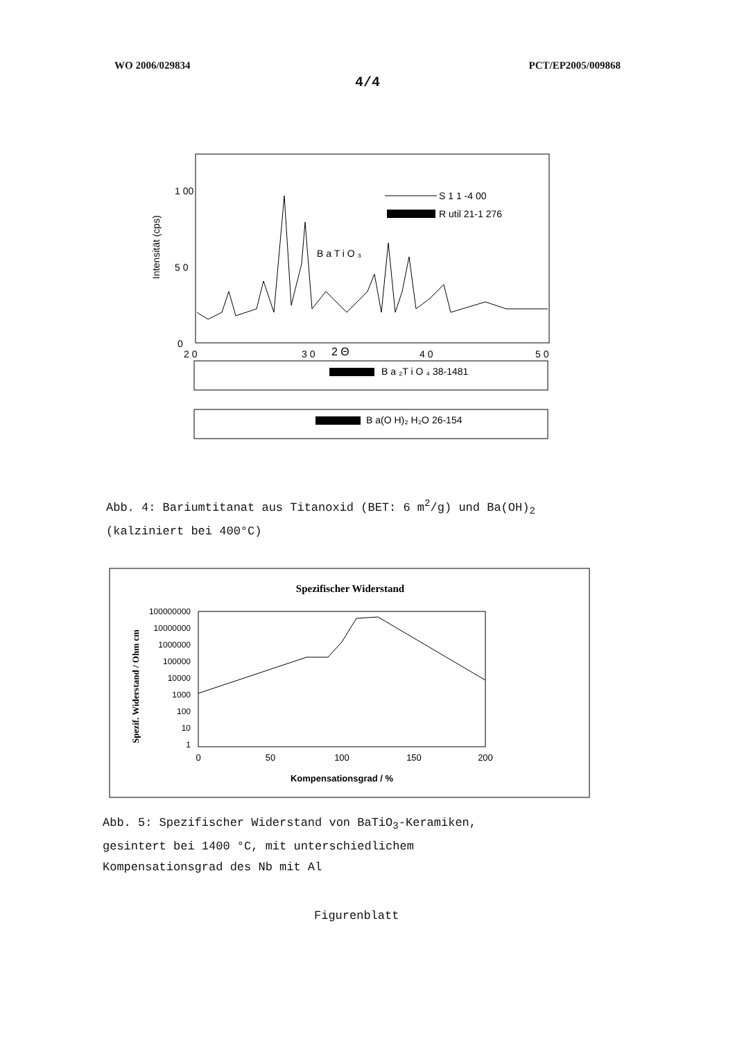WO 2006/029834 PCT/EP2005/009868
4/4
Intensität (cps)
1 00
5 0
0
2 0
3 0
2 Θ
4 0
5 0
S 1 1 -4 00
R util 21-1 276
B a T i O ₃
B a ₂T i O ₄ 38-1481
B a(O H)₂ H₂O 26-154
Abb. 4: Bariumtitanat aus Titanoxid (BET: 6 m<sup>2</sup>/g) und Ba(OH)<sub>2</sub>
(kalziniert bei 400°C)
Spezifischer Widerstand
Spezif. Widerstand / Ohm cm
100000000
10000000
1000000
100000
10000
1000
100
10
1
0
50
100
150
200
Kompensationsgrad / %
Abb. 5: Spezifischer Widerstand von BaTiO<sub>3</sub>-Keramiken,
gesintert bei 1400 °C, mit unterschiedlichem
Kompensationsgrad des Nb mit Al
Figurenblatt